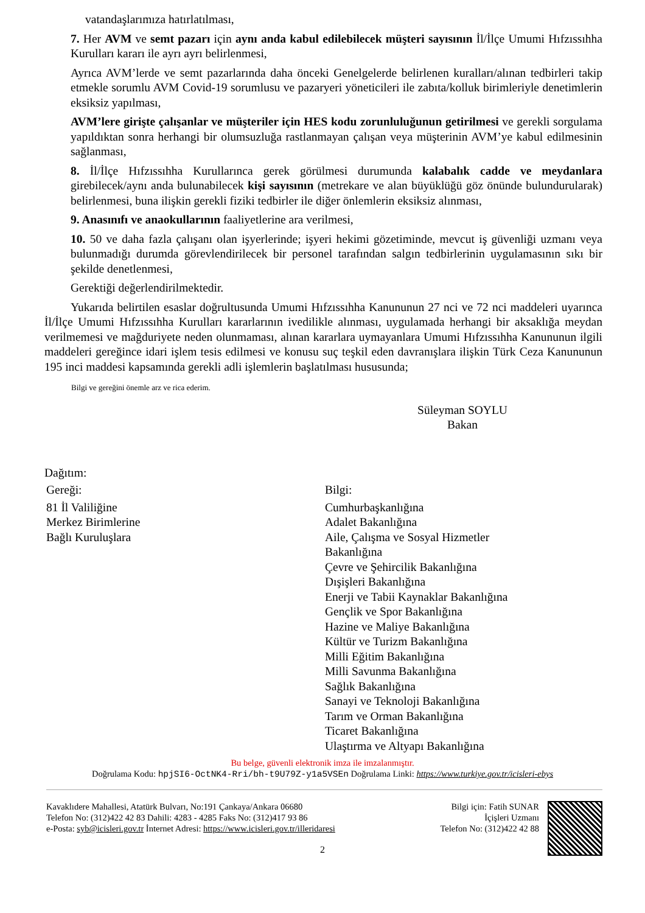vatandaşlarımıza hatırlatılması,
7. Her AVM ve semt pazarı için aynı anda kabul edilebilecek müşteri sayısının İl/İlçe Umumi Hıfzıssıhha Kurulları kararı ile ayrı ayrı belirlenmesi,
Ayrıca AVM’lerde ve semt pazarlarında daha önceki Genelgelerde belirlenen kuralları/alınan tedbirleri takip etmekle sorumlu AVM Covid-19 sorumlusu ve pazaryeri yöneticileri ile zabıta/kolluk birimleriyle denetimlerin eksiksiz yapılması,
AVM’lere girişte çalışanlar ve müşteriler için HES kodu zorunluluğunun getirilmesi ve gerekli sorgulama yapıldıktan sonra herhangi bir olumsuzluğa rastlanmayan çalışan veya müşterinin AVM’ye kabul edilmesinin sağlanması,
8. İl/İlçe Hıfzıssıhha Kurullarınca gerek görülmesi durumunda kalabalık cadde ve meydanlara girebilecek/aynı anda bulunabilecek kişi sayısının (metrekare ve alan büyüklüğü göz önünde bulundurularak) belirlenmesi, buna ilişkin gerekli fiziki tedbirler ile diğer önlemlerin eksiksiz alınması,
9. Anasınıfı ve anaokullarının faaliyetlerine ara verilmesi,
10. 50 ve daha fazla çalışanı olan işyerlerinde; işyeri hekimi gözetiminde, mevcut iş güvenliği uzmanı veya bulunmadığı durumda görevlendirilecek bir personel tarafından salgın tedbirlerinin uygulamasının sıkı bir şekilde denetlenmesi,
Gerektiği değerlendirilmektedir.
Yukarıda belirtilen esaslar doğrultusunda Umumi Hıfzıssıhha Kanununun 27 nci ve 72 nci maddeleri uyarınca İl/İlçe Umumi Hıfzıssıhha Kurulları kararlarının ivedilikle alınması, uygulamada herhangi bir aksaklığa meydan verilmemesi ve mağduriyete neden olunmaması, alınan kararlara uymayanlara Umumi Hıfzıssıhha Kanununun ilgili maddeleri gereğince idari işlem tesis edilmesi ve konusu suç teşkil eden davranışlara ilişkin Türk Ceza Kanununun 195 inci maddesi kapsamında gerekli adli işlemlerin başlatılması hususunda;
Bilgi ve gereğini önemle arz ve rica ederim.
Süleyman SOYLU
Bakan
Dağıtım:
Gereği:
81 İl Valiliğine
Merkez Birimlerine
Bağlı Kuruluşlara
Bilgi:
Cumhurbaşkanlığına
Adalet Bakanlığına
Aile, Çalışma ve Sosyal Hizmetler
Bakanlığına
Çevre ve Şehircilik Bakanlığına
Dışişleri Bakanlığına
Enerji ve Tabii Kaynaklar Bakanlığına
Gençlik ve Spor Bakanlığına
Hazine ve Maliye Bakanlığına
Kültür ve Turizm Bakanlığına
Milli Eğitim Bakanlığına
Milli Savunma Bakanlığına
Sağlık Bakanlığına
Sanayi ve Teknoloji Bakanlığına
Tarım ve Orman Bakanlığına
Ticaret Bakanlığına
Ulaştırma ve Altyapı Bakanlığına
Bu belge, güvenli elektronik imza ile imzalanmıştır.
Doğrulama Kodu: hpjSI6-OctNK4-Rri/bh-t9U79Z-y1a5VSEn Doğrulama Linki: https://www.turkiye.gov.tr/icisleri-ebys
Kavaklıdere Mahallesi, Atatürk Bulvarı, No:191 Çankaya/Ankara 06680
Telefon No: (312)422 42 83 Dahili: 4283 - 4285 Faks No: (312)417 93 86
e-Posta: syb@icisleri.gov.tr İnternet Adresi: https://www.icisleri.gov.tr/illeridaresi
Bilgi için: Fatih SUNAR
İçişleri Uzmanı
Telefon No: (312)422 42 88
2